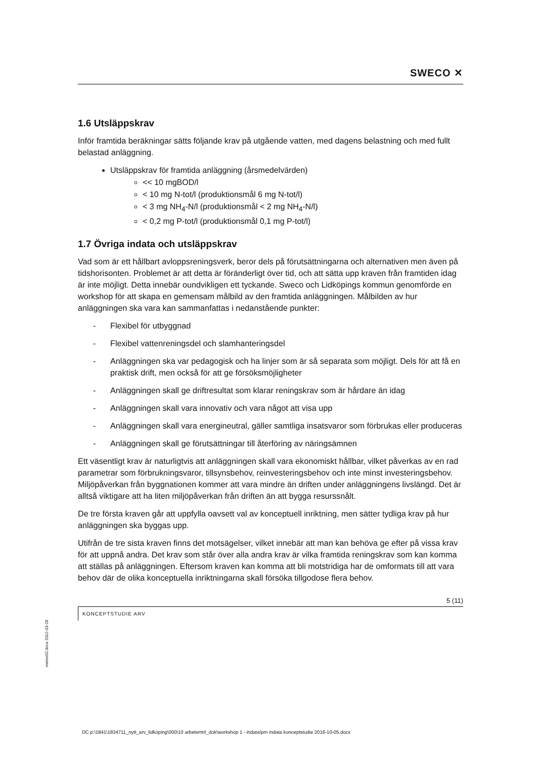SWECO ✕
1.6 Utsläppskrav
Inför framtida beräkningar sätts följande krav på utgående vatten, med dagens belastning och med fullt belastad anläggning.
Utsläppskrav för framtida anläggning (årsmedelvärden)
<< 10 mgBOD/l
< 10 mg N-tot/l (produktionsmål 6 mg N-tot/l)
< 3 mg NH<sub>4</sub>-N/l (produktionsmål < 2 mg NH<sub>4</sub>-N/l)
< 0,2 mg P-tot/l (produktionsmål 0,1 mg P-tot/l)
1.7 Övriga indata och utsläppskrav
Vad som är ett hållbart avloppsreningsverk, beror dels på förutsättningarna och alternativen men även på tidshorisonten. Problemet är att detta är föränderligt över tid, och att sätta upp kraven från framtiden idag är inte möjligt. Detta innebär oundvikligen ett tyckande. Sweco och Lidköpings kommun genomförde en workshop för att skapa en gemensam målbild av den framtida anläggningen. Målbilden av hur anläggningen ska vara kan sammanfattas i nedanstående punkter:
- Flexibel för utbyggnad
- Flexibel vattenreningsdel och slamhanteringsdel
- Anläggningen ska var pedagogisk och ha linjer som är så separata som möjligt. Dels för att få en praktisk drift, men också för att ge försöksmöjligheter
- Anläggningen skall ge driftresultat som klarar reningskrav som är hårdare än idag
- Anläggningen skall vara innovativ och vara något att visa upp
- Anläggningen skall vara energineutral, gäller samtliga insatsvaror som förbrukas eller produceras
- Anläggningen skall ge förutsättningar till återföring av näringsämnen
Ett väsentligt krav är naturligtvis att anläggningen skall vara ekonomiskt hållbar, vilket påverkas av en rad parametrar som förbrukningsvaror, tillsynsbehov, reinvesteringsbehov och inte minst investeringsbehov. Miljöpåverkan från byggnationen kommer att vara mindre än driften under anläggningens livslängd. Det är alltså viktigare att ha liten miljöpåverkan från driften än att bygga resurssnålt.
De tre första kraven går att uppfylla oavsett val av konceptuell inriktning, men sätter tydliga krav på hur anläggningen ska byggas upp.
Utifrån de tre sista kraven finns det motsägelser, vilket innebär att man kan behöva ge efter på vissa krav för att uppnå andra. Det krav som står över alla andra krav är vilka framtida reningskrav som kan komma att ställas på anläggningen. Eftersom kraven kan komma att bli motstridiga har de omformats till att vara behov där de olika konceptuella inriktningarna skall försöka tillgodose flera behov.
5 (11)
KONCEPTSTUDIE ARV
memo02.docx 2012-03-28
DC p:\1841\1834711_nytt_arv_lidköping\000\10 arbetsmtrl_dok\workshop 1 - indata\pm indata konceptstudie 2016-10-05.docx